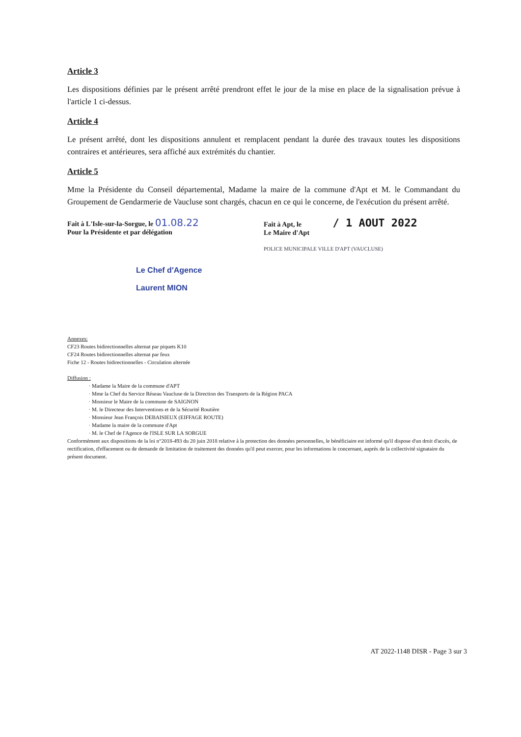Article 3
Les dispositions définies par le présent arrêté prendront effet le jour de la mise en place de la signalisation prévue à l'article 1 ci-dessus.
Article 4
Le présent arrêté, dont les dispositions annulent et remplacent pendant la durée des travaux toutes les dispositions contraires et antérieures, sera affiché aux extrémités du chantier.
Article 5
Mme la Présidente du Conseil départemental, Madame la maire de la commune d'Apt et M. le Commandant du Groupement de Gendarmerie de Vaucluse sont chargés, chacun en ce qui le concerne, de l'exécution du présent arrêté.
Fait à L'Isle-sur-la-Sorgue, le 01.08.22
Pour la Présidente et par délégation
Le Chef d'Agence
Laurent MION
Fait à Apt, le / 1 AOUT 2022
Le Maire d'Apt
POLICE MUNICIPALE VILLE D'APT (VAUCLUSE)
Annexes:
CF23 Routes bidirectionnelles alternat par piquets K10
CF24 Routes bidirectionnelles alternat par feux
Fiche 12 - Routes bidirectionnelles - Circulation alternée
Diffusion :
Madame la Maire de la commune d'APT
Mme la Chef du Service Réseau Vaucluse de la Direction des Transports de la Région PACA
Monsieur le Maire de la commune de SAIGNON
M. le Directeur des Interventions et de la Sécurité Routière
Monsieur Jean François DEBAISIEUX (EIFFAGE ROUTE)
Madame la maire de la commune d'Apt
M. le Chef de l'Agence de l'ISLE SUR LA SORGUE
Conformément aux dispositions de la loi n°2018-493 du 20 juin 2018 relative à la protection des données personnelles, le bénéficiaire est informé qu'il dispose d'un droit d'accès, de rectification, d'effacement ou de demande de limitation de traitement des données qu'il peut exercer, pour les informations le concernant, auprès de la collectivité signataire du présent document.
AT 2022-1148 DISR - Page 3 sur 3